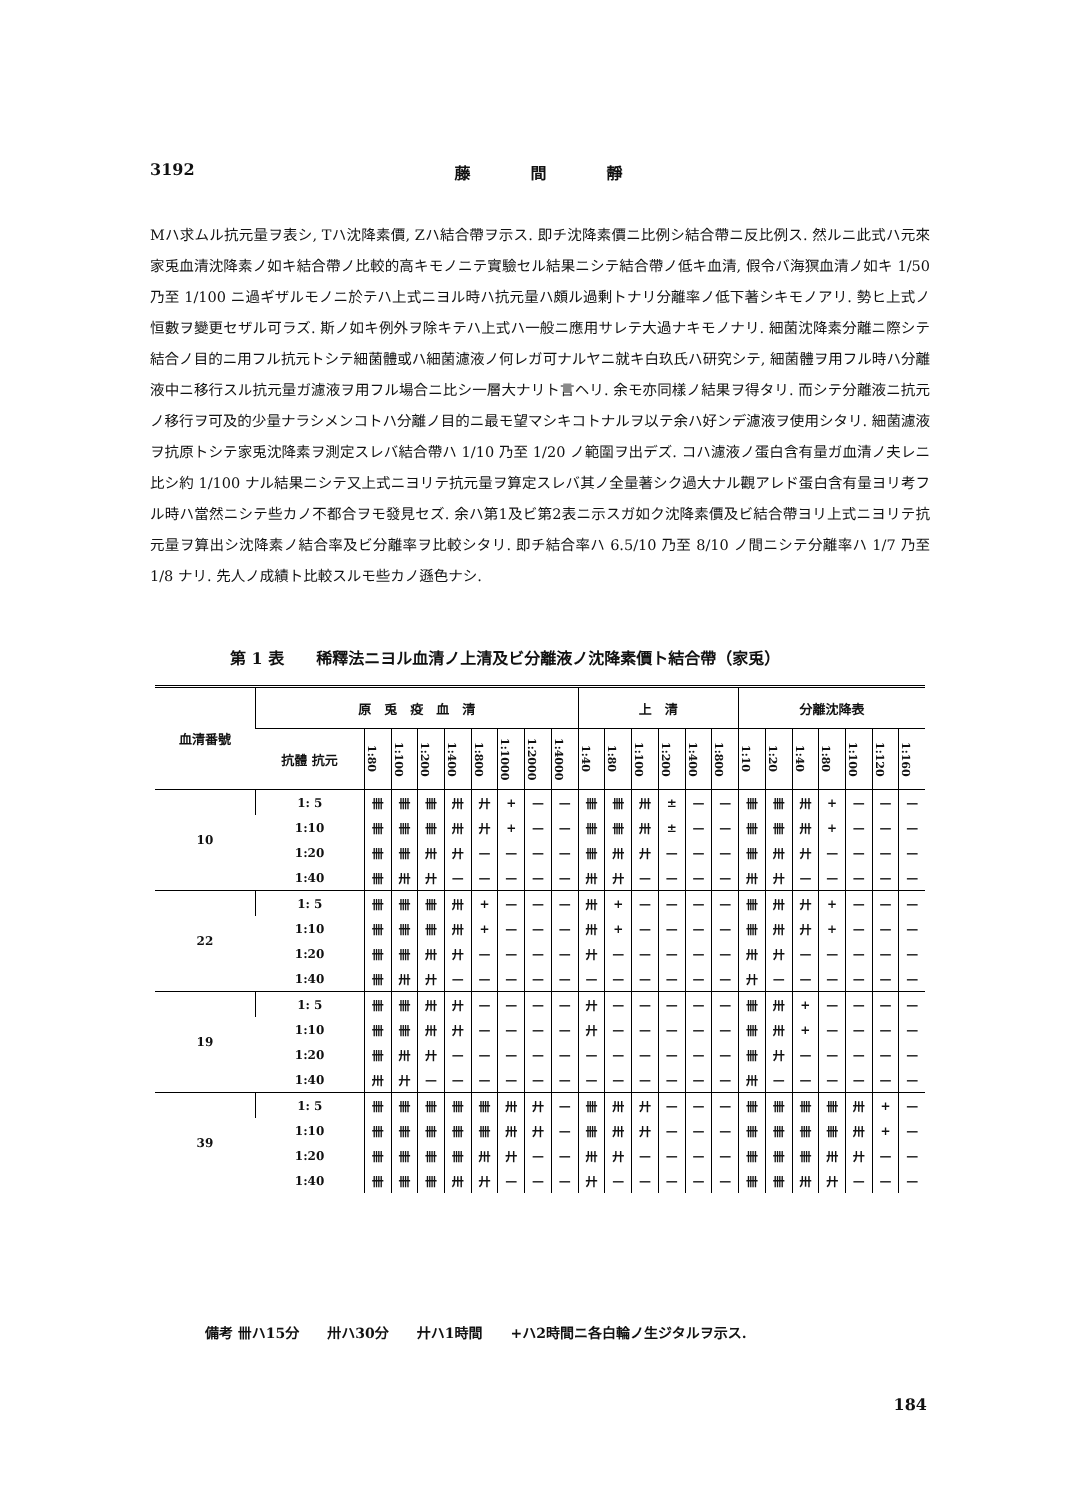3192 藤間靜
Mハ求ムル抗元量ヲ表シ, Tハ沈降素價, Zハ結合帶ヲ示ス. 即チ沈降素價ニ比例シ結合帶ニ反比例ス. 然ルニ此式ハ元來家兎血清沈降素ノ如キ結合帶ノ比較的高キモノニテ實驗セル結果ニシテ結合帶ノ低キ血清, 假令バ海猽血清ノ如キ 1/50 乃至 1/100 ニ過ギザルモノニ於テハ上式ニヨル時ハ抗元量ハ頗ル過剰トナリ分離率ノ低下著シキモノアリ. 勢ヒ上式ノ恒數ヲ變更セザル可ラズ. 斯ノ如キ例外ヲ除キテハ上式ハ一般ニ應用サレテ大過ナキモノナリ. 細菌沈降素分離ニ際シテ結合ノ目的ニ用フル抗元トシテ細菌體或ハ細菌濾液ノ何レガ可ナルヤニ就キ白玖氏ハ研究シテ, 細菌體ヲ用フル時ハ分離液中ニ移行スル抗元量ガ濾液ヲ用フル場合ニ比シ一層大ナリト言ヘリ. 余モ亦同樣ノ結果ヲ得タリ. 而シテ分離液ニ抗元ノ移行ヲ可及的少量ナラシメンコトハ分離ノ目的ニ最モ望マシキコトナルヲ以テ余ハ好ンデ濾液ヲ使用シタリ. 細菌濾液ヲ抗原トシテ家兎沈降素ヲ測定スレバ結合帶ハ 1/10 乃至 1/20 ノ範圍ヲ出デズ. コハ濾液ノ蛋白含有量ガ血清ノ夫レニ比シ約 1/100 ナル結果ニシテ又上式ニヨリテ抗元量ヲ算定スレバ其ノ全量著シク過大ナル觀アレド蛋白含有量ヨリ考フル時ハ當然ニシテ些カノ不都合ヲモ發見セズ. 余ハ第1及ビ第2表ニ示スガ如ク沈降素價及ビ結合帶ヨリ上式ニヨリテ抗元量ヲ算出シ沈降素ノ結合率及ビ分離率ヲ比較シタリ. 即チ結合率ハ 6.5/10 乃至 8/10 ノ間ニシテ分離率ハ 1/7 乃至 1/8 ナリ. 先人ノ成績ト比較スルモ些カノ遜色ナシ.
第 1 表　　稀釋法ニヨル血清ノ上清及ビ分離液ノ沈降素價ト結合帶（家兎）
| 血清番號 | 原 兎 疫 血 清 | | | | | | | | | 上 清 | | | | | | 分離沈降表 | | | | | | |
| --- | --- | --- | --- | --- | --- | --- | --- | --- | --- | --- | --- | --- | --- | --- | --- | --- | --- | --- | --- | --- | --- | --- |
| | 抗體 抗元 | 1:80 | 1:100 | 1:200 | 1:400 | 1:800 | 1:1000 | 1:2000 | 1:4000 | 1:40 | 1:80 | 1:100 | 1:200 | 1:400 | 1:800 | 1:10 | 1:20 | 1:40 | 1:80 | 1:100 | 1:120 | 1:160 |
| 10 | 1: 5 | 卌 | 卌 | 卌 | 卅 | 廾 | + | — | — | 卌 | 卌 | 卅 | ± | — | — | 卌 | 卌 | 卅 | + | — | — | — |
| | 1:10 | 卌 | 卌 | 卌 | 卅 | 廾 | + | — | — | 卌 | 卌 | 卅 | ± | — | — | 卌 | 卌 | 卅 | + | — | — | — |
| | 1:20 | 卌 | 卌 | 卅 | 廾 | — | — | — | — | 卌 | 卅 | 廾 | — | — | — | 卌 | 卅 | 廾 | — | — | — | — |
| | 1:40 | 卌 | 卅 | 廾 | — | — | — | — | — | 卅 | 廾 | — | — | — | — | 卅 | 廾 | — | — | — | — | — |
| 22 | 1: 5 | 卌 | 卌 | 卌 | 卅 | + | — | — | — | 卅 | + | — | — | — | — | 卌 | 卅 | 廾 | + | — | — | — |
| | 1:10 | 卌 | 卌 | 卌 | 卅 | + | — | — | — | 卅 | + | — | — | — | — | 卌 | 卅 | 廾 | + | — | — | — |
| | 1:20 | 卌 | 卌 | 卅 | 廾 | — | — | — | — | 廾 | — | — | — | — | — | 卅 | 廾 | — | — | — | — | — |
| | 1:40 | 卌 | 卅 | 廾 | — | — | — | — | — | — | — | — | — | — | — | 廾 | — | — | — | — | — | — |
| 19 | 1: 5 | 卌 | 卌 | 卅 | 廾 | — | — | — | — | 廾 | — | — | — | — | — | 卌 | 卅 | + | — | — | — | — |
| | 1:10 | 卌 | 卌 | 卅 | 廾 | — | — | — | — | 廾 | — | — | — | — | — | 卌 | 卅 | + | — | — | — | — |
| | 1:20 | 卌 | 卅 | 廾 | — | — | — | — | — | — | — | — | — | — | — | 卌 | 廾 | — | — | — | — | — |
| | 1:40 | 卅 | 廾 | — | — | — | — | — | — | — | — | — | — | — | — | 卅 | — | — | — | — | — | — |
| 39 | 1: 5 | 卌 | 卌 | 卌 | 卌 | 卌 | 卅 | 廾 | — | 卌 | 卅 | 廾 | — | — | — | 卌 | 卌 | 卌 | 卌 | 卅 | + | — |
| | 1:10 | 卌 | 卌 | 卌 | 卌 | 卌 | 卅 | 廾 | — | 卌 | 卅 | 廾 | — | — | — | 卌 | 卌 | 卌 | 卌 | 卅 | + | — |
| | 1:20 | 卌 | 卌 | 卌 | 卌 | 卅 | 廾 | — | — | 卅 | 廾 | — | — | — | — | 卌 | 卌 | 卌 | 卅 | 廾 | — | — |
| | 1:40 | 卌 | 卌 | 卌 | 卅 | 廾 | — | — | — | 廾 | — | — | — | — | — | 卌 | 卌 | 卅 | 廾 | — | — | — |
備考 卌ハ15分　　卅ハ30分　　廾ハ1時間　　+ハ2時間ニ各白輪ノ生ジタルヲ示ス.
184